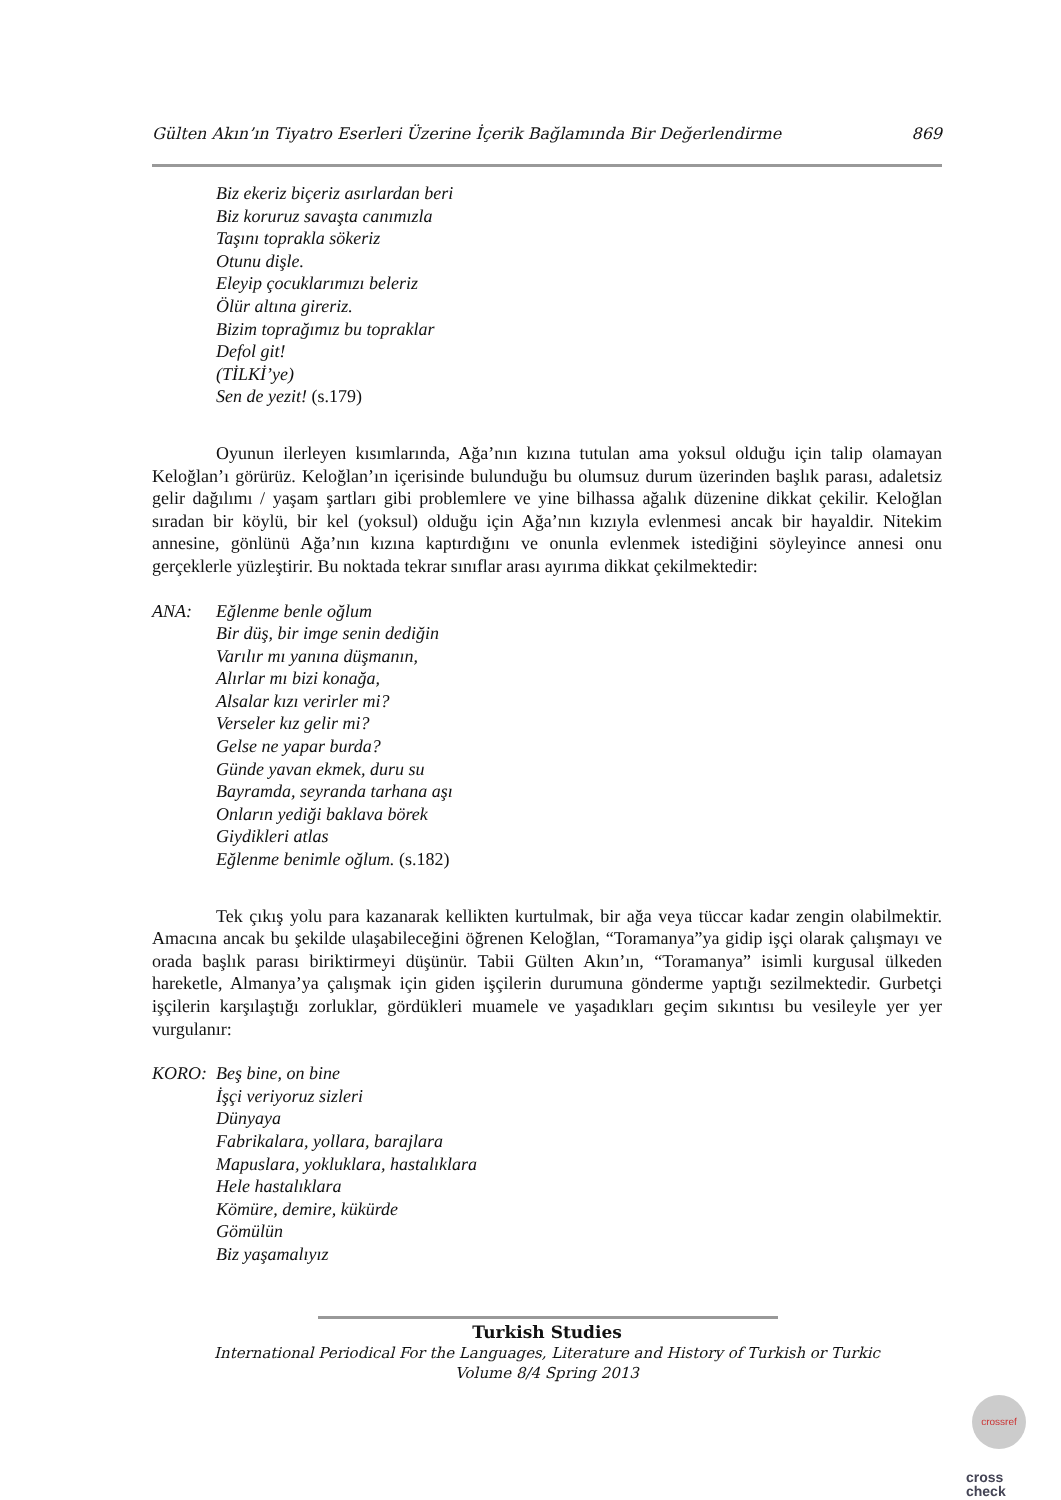Gülten Akın’ın Tiyatro Eserleri Üzerine İçerik Bağlamında Bir Değerlendirme 869
Biz ekeriz biçeriz asırlardan beri
Biz koruruz savaşta canımızla
Taşını toprakla sökeriz
Otunu dişle.
Eleyip çocuklarımızı beleriz
Ölür altına gireriz.
Bizim toprağımız bu topraklar
Defol git!
(TİLKİ’ye)
Sen de yezit! (s.179)
Oyunun ilerleyen kısımlarında, Ağa’nın kızına tutulan ama yoksul olduğu için talip olamayan Keloğlan’ı görürüz. Keloğlan’ın içerisinde bulunduğu bu olumsuz durum üzerinden başlık parası, adaletsiz gelir dağılımı / yaşam şartları gibi problemlere ve yine bilhassa ağalık düzenine dikkat çekilir. Keloğlan sıradan bir köylü, bir kel (yoksul) olduğu için Ağa’nın kızıyla evlenmesi ancak bir hayaldir. Nitekim annesine, gönlünü Ağa’nın kızına kaptırdığını ve onunla evlenmek istediğini söyleyince annesi onu gerçeklerle yüzleştirir. Bu noktada tekrar sınıflar arası ayırıma dikkat çekilmektedir:
ANA: Eğlenme benle oğlum
Bir düş, bir imge senin dediğin
Varılır mı yanına düşmanın,
Alırlar mı bizi konağa,
Alsalar kızı verirler mi?
Verseler kız gelir mi?
Gelse ne yapar burda?
Günde yavan ekmek, duru su
Bayramda, seyranda tarhana aşı
Onların yediği baklava börek
Giydikleri atlas
Eğlenme benimle oğlum. (s.182)
Tek çıkış yolu para kazanarak kellikten kurtulmak, bir ağa veya tüccar kadar zengin olabilmektir. Amacına ancak bu şekilde ulaşabileceğini öğrenen Keloğlan, “Toramanya”ya gidip işçi olarak çalışmayı ve orada başlık parası biriktirmeyi düşünür. Tabii Gülten Akın’ın, “Toramanya” isimli kurgusal ülkeden hareketle, Almanya’ya çalışmak için giden işçilerin durumuna gönderme yaptığı sezilmektedir. Gurbetçi işçilerin karşılaştığı zorluklar, gördükleri muamele ve yaşadıkları geçim sıkıntısı bu vesileyle yer yer vurgulanır:
KORO: Beş bine, on bine
İşçi veriyoruz sizleri
Dünyaya
Fabrikalara, yollara, barajlara
Mapuslara, yokluklara, hastalıklara
Hele hastalıklara
Kömüre, demire, kükürde
Gömülün
Biz yaşamalıyız
Turkish Studies
International Periodical For the Languages, Literature and History of Turkish or Turkic
Volume 8/4 Spring 2013
crossref
cross
check